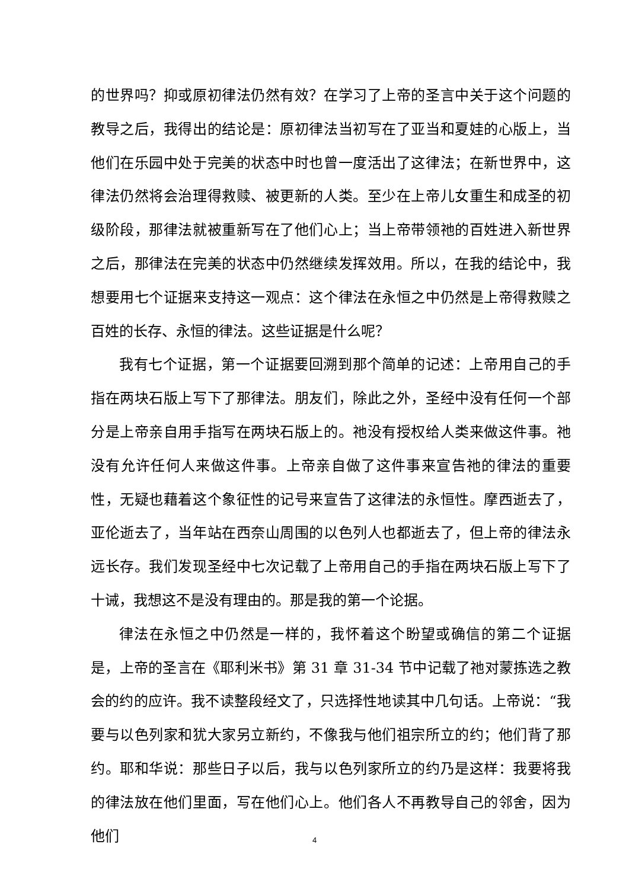的世界吗？抑或原初律法仍然有效？在学习了上帝的圣言中关于这个问题的教导之后，我得出的结论是：原初律法当初写在了亚当和夏娃的心版上，当他们在乐园中处于完美的状态中时也曾一度活出了这律法；在新世界中，这律法仍然将会治理得救赎、被更新的人类。至少在上帝儿女重生和成圣的初级阶段，那律法就被重新写在了他们心上；当上帝带领祂的百姓进入新世界之后，那律法在完美的状态中仍然继续发挥效用。所以，在我的结论中，我想要用七个证据来支持这一观点：这个律法在永恒之中仍然是上帝得救赎之百姓的长存、永恒的律法。这些证据是什么呢？
我有七个证据，第一个证据要回溯到那个简单的记述：上帝用自己的手指在两块石版上写下了那律法。朋友们，除此之外，圣经中没有任何一个部分是上帝亲自用手指写在两块石版上的。祂没有授权给人类来做这件事。祂没有允许任何人来做这件事。上帝亲自做了这件事来宣告祂的律法的重要性，无疑也藉着这个象征性的记号来宣告了这律法的永恒性。摩西逝去了，亚伦逝去了，当年站在西奈山周围的以色列人也都逝去了，但上帝的律法永远长存。我们发现圣经中七次记载了上帝用自己的手指在两块石版上写下了十诫，我想这不是没有理由的。那是我的第一个论据。
律法在永恒之中仍然是一样的，我怀着这个盼望或确信的第二个证据是，上帝的圣言在《耶利米书》第 31 章 31-34 节中记载了祂对蒙拣选之教会的约的应许。我不读整段经文了，只选择性地读其中几句话。上帝说：“我要与以色列家和犹大家另立新约，不像我与他们祖宗所立的约；他们背了那约。耶和华说：那些日子以后，我与以色列家所立的约乃是这样：我要将我的律法放在他们里面，写在他们心上。他们各人不再教导自己的邻舍，因为他们
4